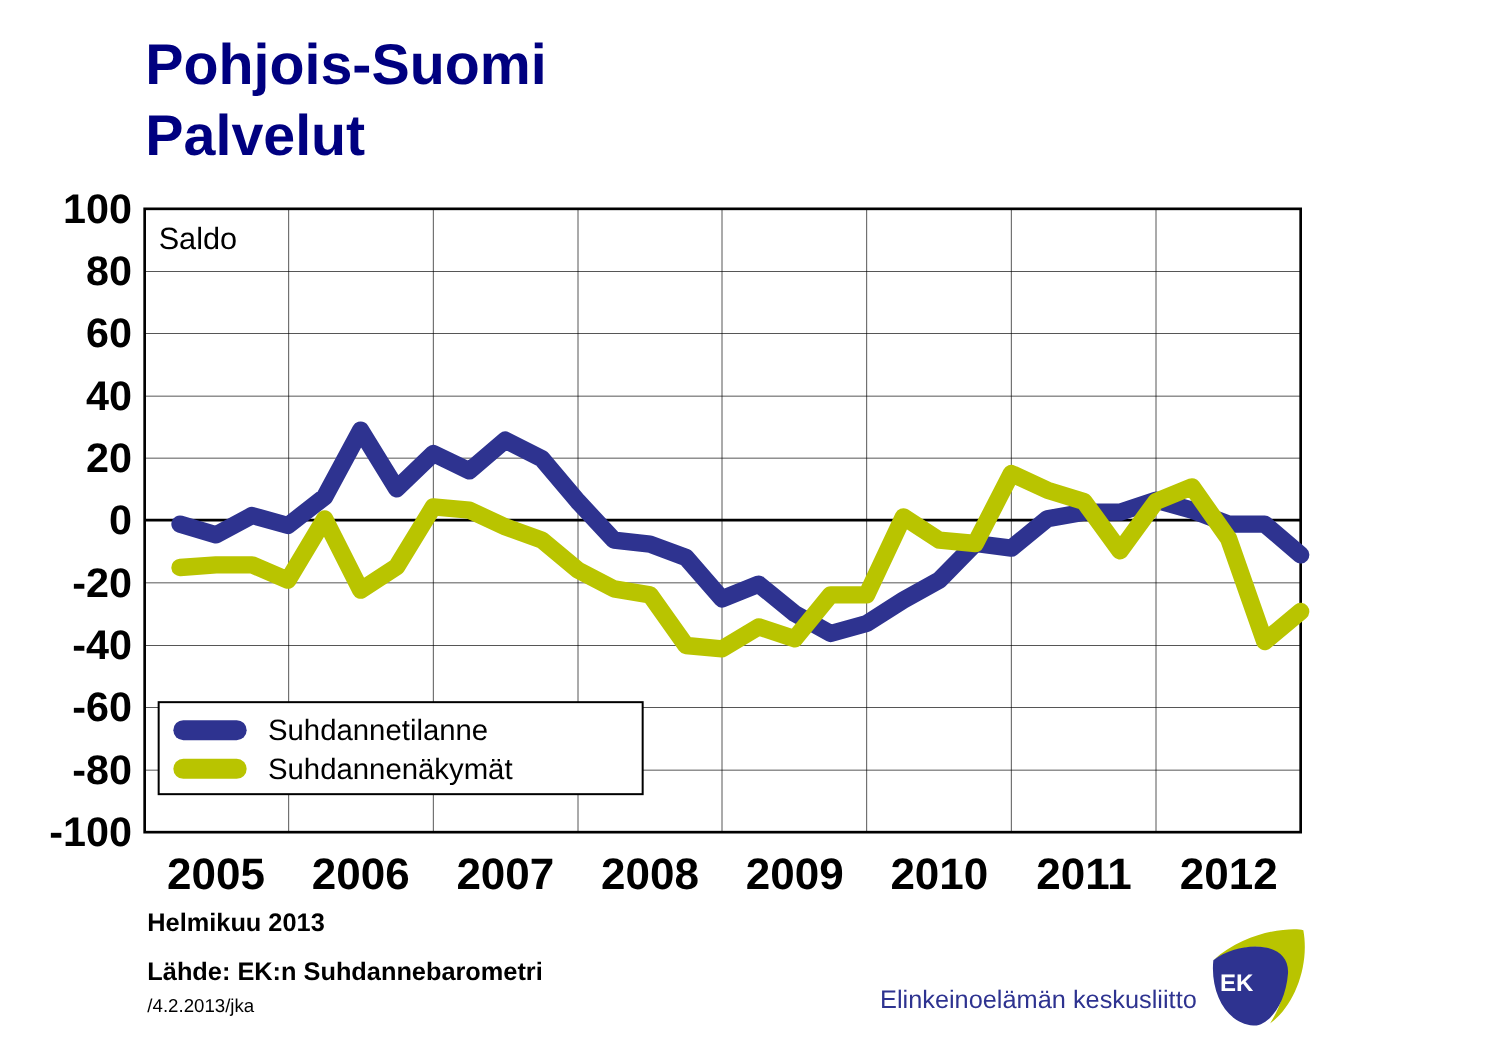Pohjois-Suomi
Palvelut
Saldo
100
80
60
40
20
0
-20
-40
-60
-80
-100
Suhdannetilanne
Suhdannenäkymät
2005
2006
2007
2008
2009
2010
2011
2012
Helmikuu 2013
Lähde: EK:n Suhdannebarometri
/4.2.2013/jka
Elinkeinoelämän keskusliitto
EK